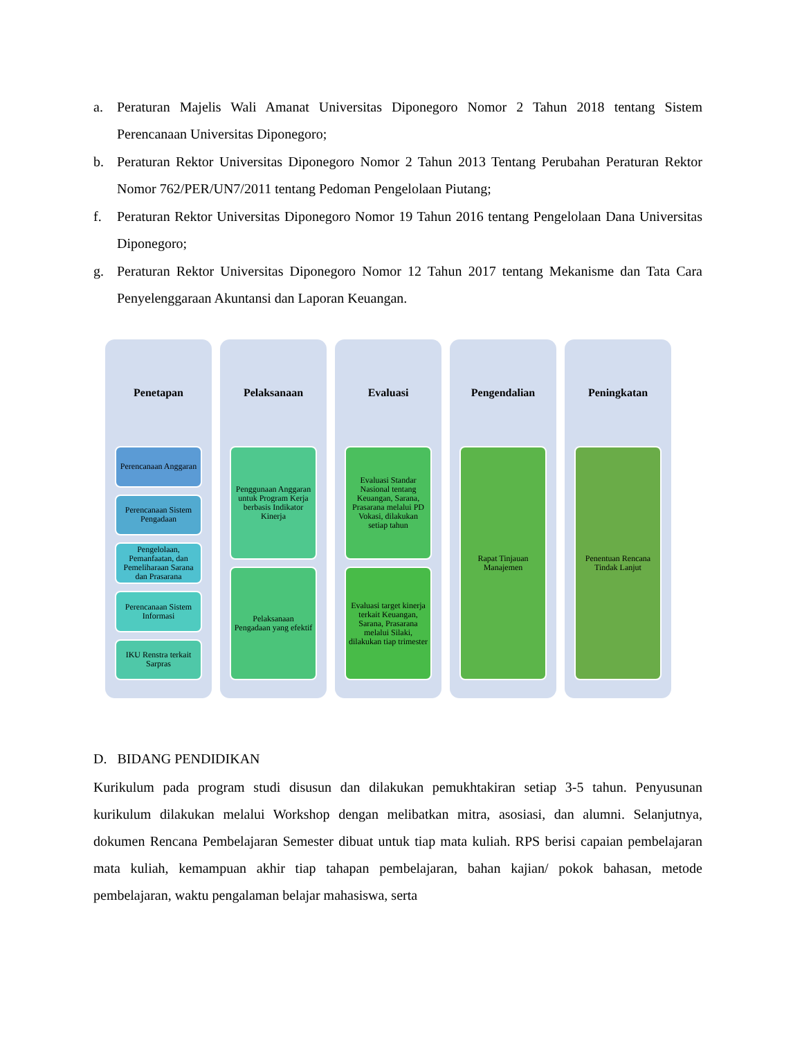a. Peraturan Majelis Wali Amanat Universitas Diponegoro Nomor 2 Tahun 2018 tentang Sistem Perencanaan Universitas Diponegoro;
b. Peraturan Rektor Universitas Diponegoro Nomor 2 Tahun 2013 Tentang Perubahan Peraturan Rektor Nomor 762/PER/UN7/2011 tentang Pedoman Pengelolaan Piutang;
f. Peraturan Rektor Universitas Diponegoro Nomor 19 Tahun 2016 tentang Pengelolaan Dana Universitas Diponegoro;
g. Peraturan Rektor Universitas Diponegoro Nomor 12 Tahun 2017 tentang Mekanisme dan Tata Cara Penyelenggaraan Akuntansi dan Laporan Keuangan.
Penetapan
Perencanaan Anggaran
Perencanaan Sistem Pengadaan
Pengelolaan, Pemanfaatan, dan Pemeliharaan Sarana dan Prasarana
Perencanaan Sistem Informasi
IKU Renstra terkait Sarpras
Pelaksanaan
Penggunaan Anggaran untuk Program Kerja berbasis Indikator Kinerja
Pelaksanaan Pengadaan yang efektif
Evaluasi
Evaluasi Standar Nasional tentang Keuangan, Sarana, Prasarana melalui PD Vokasi, dilakukan setiap tahun
Evaluasi target kinerja terkait Keuangan, Sarana, Prasarana melalui Silaki, dilakukan tiap trimester
Pengendalian
Rapat Tinjauan Manajemen
Peningkatan
Penentuan Rencana Tindak Lanjut
D. BIDANG PENDIDIKAN
Kurikulum pada program studi disusun dan dilakukan pemukhtakiran setiap 3-5 tahun. Penyusunan kurikulum dilakukan melalui Workshop dengan melibatkan mitra, asosiasi, dan alumni. Selanjutnya, dokumen Rencana Pembelajaran Semester dibuat untuk tiap mata kuliah. RPS berisi capaian pembelajaran mata kuliah, kemampuan akhir tiap tahapan pembelajaran, bahan kajian/ pokok bahasan, metode pembelajaran, waktu pengalaman belajar mahasiswa, serta